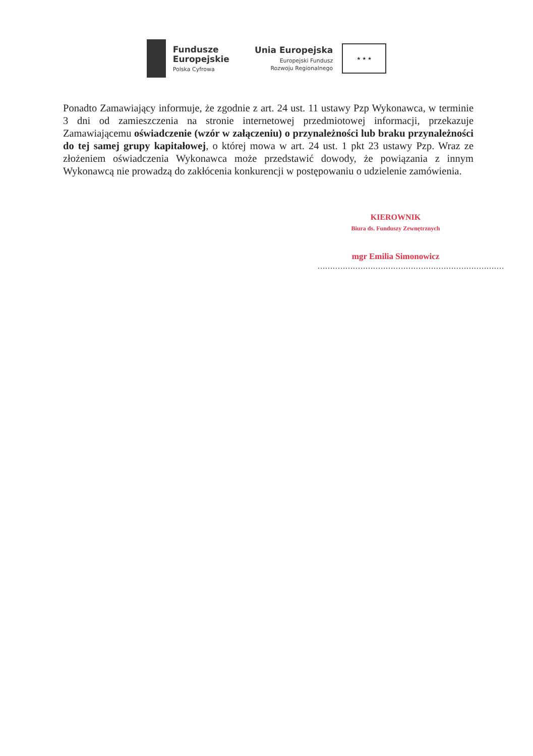Fundusze
Europejskie
Polska Cyfrowa
Unia Europejska
Europejski Fundusz
Rozwoju Regionalnego
★ ★ ★
Ponadto Zamawiający informuje, że zgodnie z art. 24 ust. 11 ustawy Pzp Wykonawca, w terminie 3 dni od zamieszczenia na stronie internetowej przedmiotowej informacji, przekazuje Zamawiającemu oświadczenie (wzór w załączeniu) o przynależności lub braku przynależności do tej samej grupy kapitałowej, o której mowa w art. 24 ust. 1 pkt 23 ustawy Pzp. Wraz ze złożeniem oświadczenia Wykonawca może przedstawić dowody, że powiązania z innym Wykonawcą nie prowadzą do zakłócenia konkurencji w postępowaniu o udzielenie zamówienia.
KIEROWNIK
Biura ds. Funduszy Zewnętrznych
mgr Emilia Simonowicz
..........................................................................